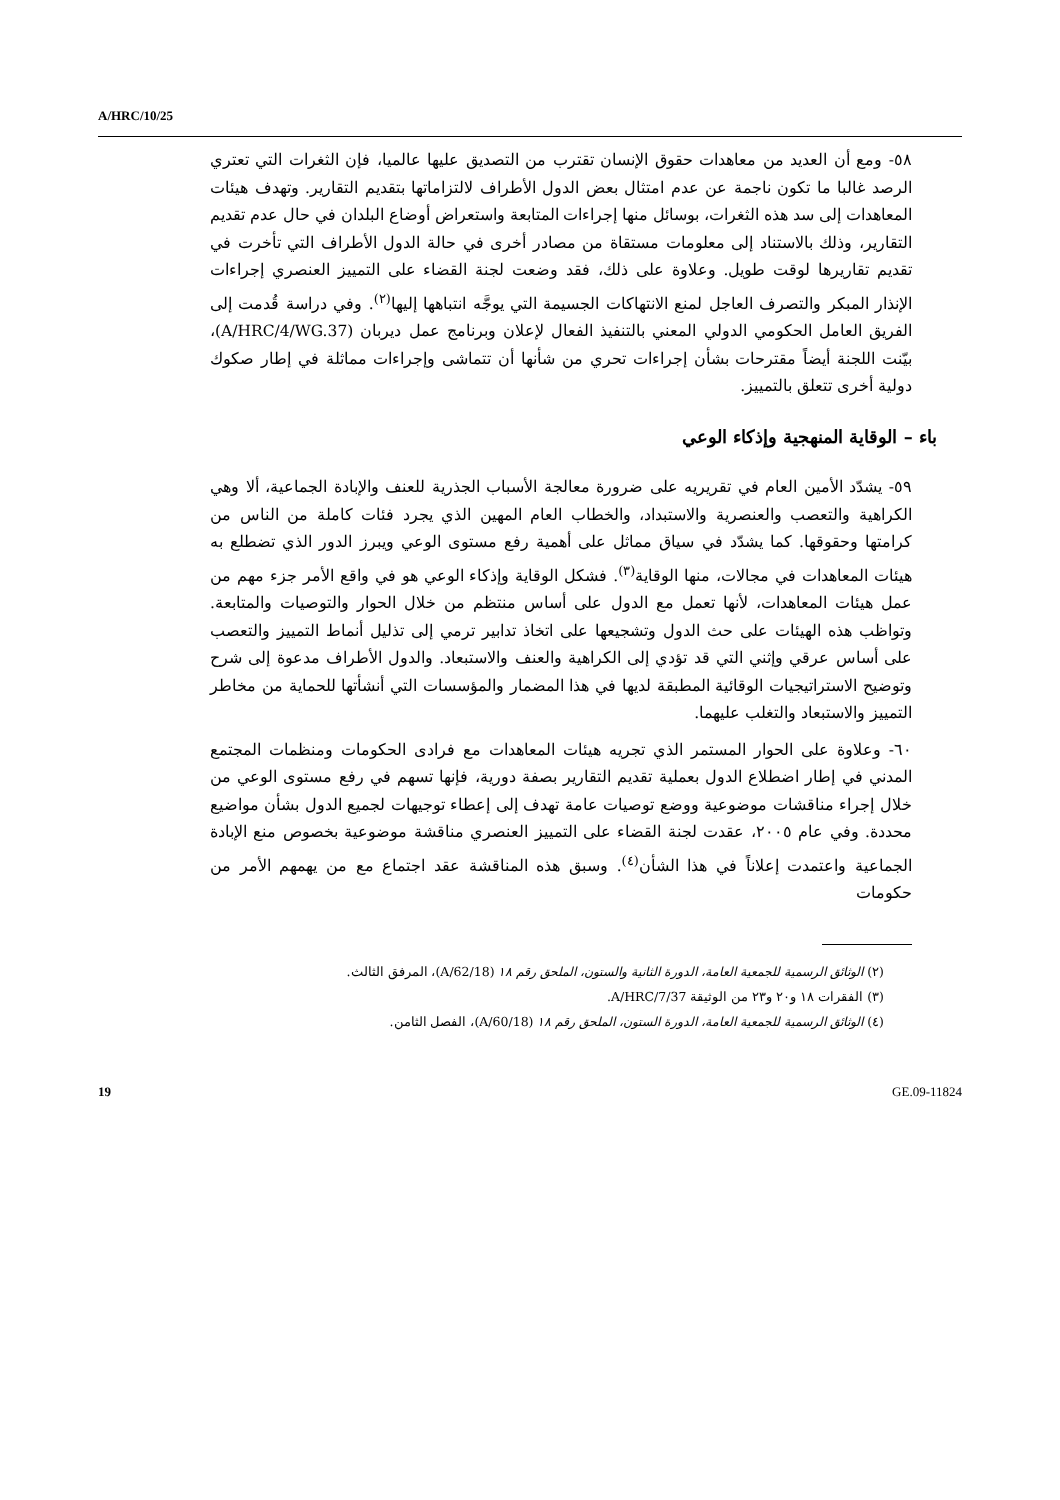A/HRC/10/25
٥٨- ومع أن العديد من معاهدات حقوق الإنسان تقترب من التصديق عليها عالميا، فإن الثغرات التي تعتري الرصد غالبا ما تكون ناجمة عن عدم امتثال بعض الدول الأطراف لالتزاماتها بتقديم التقارير. وتهدف هيئات المعاهدات إلى سد هذه الثغرات، بوسائل منها إجراءات المتابعة واستعراض أوضاع البلدان في حال عدم تقديم التقارير، وذلك بالاستناد إلى معلومات مستقاة من مصادر أخرى في حالة الدول الأطراف التي تأخرت في تقديم تقاريرها لوقت طويل. وعلاوة على ذلك، فقد وضعت لجنة القضاء على التمييز العنصري إجراءات الإنذار المبكر والتصرف العاجل لمنع الانتهاكات الجسيمة التي يوجَّه انتباهها إليها<sup>(٢)</sup>. وفي دراسة قُدمت إلى الفريق العامل الحكومي الدولي المعني بالتنفيذ الفعال لإعلان وبرنامج عمل ديربان (A/HRC/4/WG.37)، بيّنت اللجنة أيضاً مقترحات بشأن إجراءات تحري من شأنها أن تتماشى وإجراءات مماثلة في إطار صكوك دولية أخرى تتعلق بالتمييز.
باء – الوقاية المنهجية وإذكاء الوعي
٥٩- يشدّد الأمين العام في تقريريه على ضرورة معالجة الأسباب الجذرية للعنف والإبادة الجماعية، ألا وهي الكراهية والتعصب والعنصرية والاستبداد، والخطاب العام المهين الذي يجرد فئات كاملة من الناس من كرامتها وحقوقها. كما يشدّد في سياق مماثل على أهمية رفع مستوى الوعي ويبرز الدور الذي تضطلع به هيئات المعاهدات في مجالات، منها الوقاية<sup>(٣)</sup>. فشكل الوقاية وإذكاء الوعي هو في واقع الأمر جزء مهم من عمل هيئات المعاهدات، لأنها تعمل مع الدول على أساس منتظم من خلال الحوار والتوصيات والمتابعة. وتواظب هذه الهيئات على حث الدول وتشجيعها على اتخاذ تدابير ترمي إلى تذليل أنماط التمييز والتعصب على أساس عرقي وإثني التي قد تؤدي إلى الكراهية والعنف والاستبعاد. والدول الأطراف مدعوة إلى شرح وتوضيح الاستراتيجيات الوقائية المطبقة لديها في هذا المضمار والمؤسسات التي أنشأتها للحماية من مخاطر التمييز والاستبعاد والتغلب عليهما.
٦٠- وعلاوة على الحوار المستمر الذي تجريه هيئات المعاهدات مع فرادى الحكومات ومنظمات المجتمع المدني في إطار اضطلاع الدول بعملية تقديم التقارير بصفة دورية، فإنها تسهم في رفع مستوى الوعي من خلال إجراء مناقشات موضوعية ووضع توصيات عامة تهدف إلى إعطاء توجيهات لجميع الدول بشأن مواضيع محددة. وفي عام ٢٠٠٥، عقدت لجنة القضاء على التمييز العنصري مناقشة موضوعية بخصوص منع الإبادة الجماعية واعتمدت إعلاناً في هذا الشأن<sup>(٤)</sup>. وسبق هذه المناقشة عقد اجتماع مع من يهمهم الأمر من حكومات
(٢) الوثائق الرسمية للجمعية العامة، الدورة الثانية والستون، الملحق رقم ١٨ (A/62/18)، المرفق الثالث.
(٣) الفقرات ١٨ و٢٠ و٢٣ من الوثيقة A/HRC/7/37.
(٤) الوثائق الرسمية للجمعية العامة، الدورة الستون، الملحق رقم ١٨ (A/60/18)، الفصل الثامن.
19 GE.09-11824